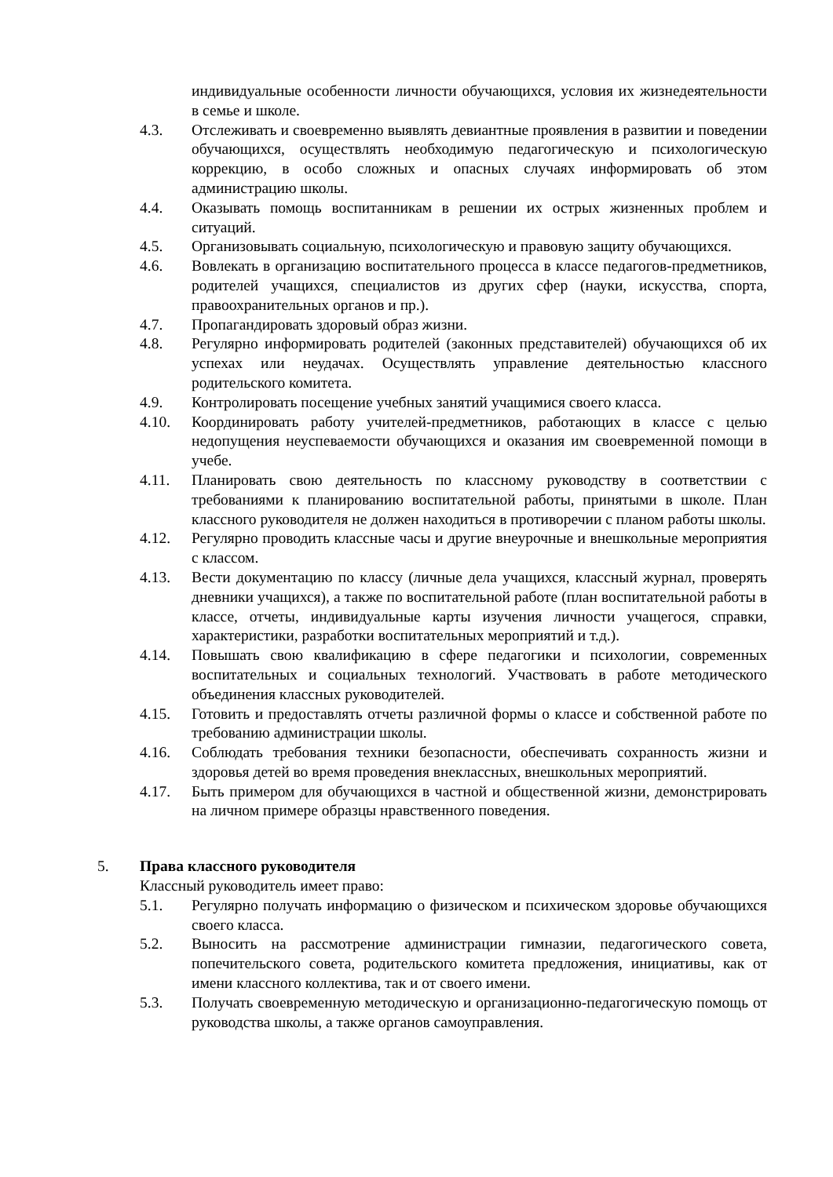индивидуальные особенности личности обучающихся, условия их жизнедеятельности в семье и школе.
4.3. Отслеживать и своевременно выявлять девиантные проявления в развитии и поведении обучающихся, осуществлять необходимую педагогическую и психологическую коррекцию, в особо сложных и опасных случаях информировать об этом администрацию школы.
4.4. Оказывать помощь воспитанникам в решении их острых жизненных проблем и ситуаций.
4.5. Организовывать социальную, психологическую и правовую защиту обучающихся.
4.6. Вовлекать в организацию воспитательного процесса в классе педагогов-предметников, родителей учащихся, специалистов из других сфер (науки, искусства, спорта, правоохранительных органов и пр.).
4.7. Пропагандировать здоровый образ жизни.
4.8. Регулярно информировать родителей (законных представителей) обучающихся об их успехах или неудачах. Осуществлять управление деятельностью классного родительского комитета.
4.9. Контролировать посещение учебных занятий учащимися своего класса.
4.10. Координировать работу учителей-предметников, работающих в классе с целью недопущения неуспеваемости обучающихся и оказания им своевременной помощи в учебе.
4.11. Планировать свою деятельность по классному руководству в соответствии с требованиями к планированию воспитательной работы, принятыми в школе. План классного руководителя не должен находиться в противоречии с планом работы школы.
4.12. Регулярно проводить классные часы и другие внеурочные и внешкольные мероприятия с классом.
4.13. Вести документацию по классу (личные дела учащихся, классный журнал, проверять дневники учащихся), а также по воспитательной работе (план воспитательной работы в классе, отчеты, индивидуальные карты изучения личности учащегося, справки, характеристики, разработки воспитательных мероприятий и т.д.).
4.14. Повышать свою квалификацию в сфере педагогики и психологии, современных воспитательных и социальных технологий. Участвовать в работе методического объединения классных руководителей.
4.15. Готовить и предоставлять отчеты различной формы о классе и собственной работе по требованию администрации школы.
4.16. Соблюдать требования техники безопасности, обеспечивать сохранность жизни и здоровья детей во время проведения внеклассных, внешкольных мероприятий.
4.17. Быть примером для обучающихся в частной и общественной жизни, демонстрировать на личном примере образцы нравственного поведения.
5. Права классного руководителя
Классный руководитель имеет право:
5.1. Регулярно получать информацию о физическом и психическом здоровье обучающихся своего класса.
5.2. Выносить на рассмотрение администрации гимназии, педагогического совета, попечительского совета, родительского комитета предложения, инициативы, как от имени классного коллектива, так и от своего имени.
5.3. Получать своевременную методическую и организационно-педагогическую помощь от руководства школы, а также органов самоуправления.